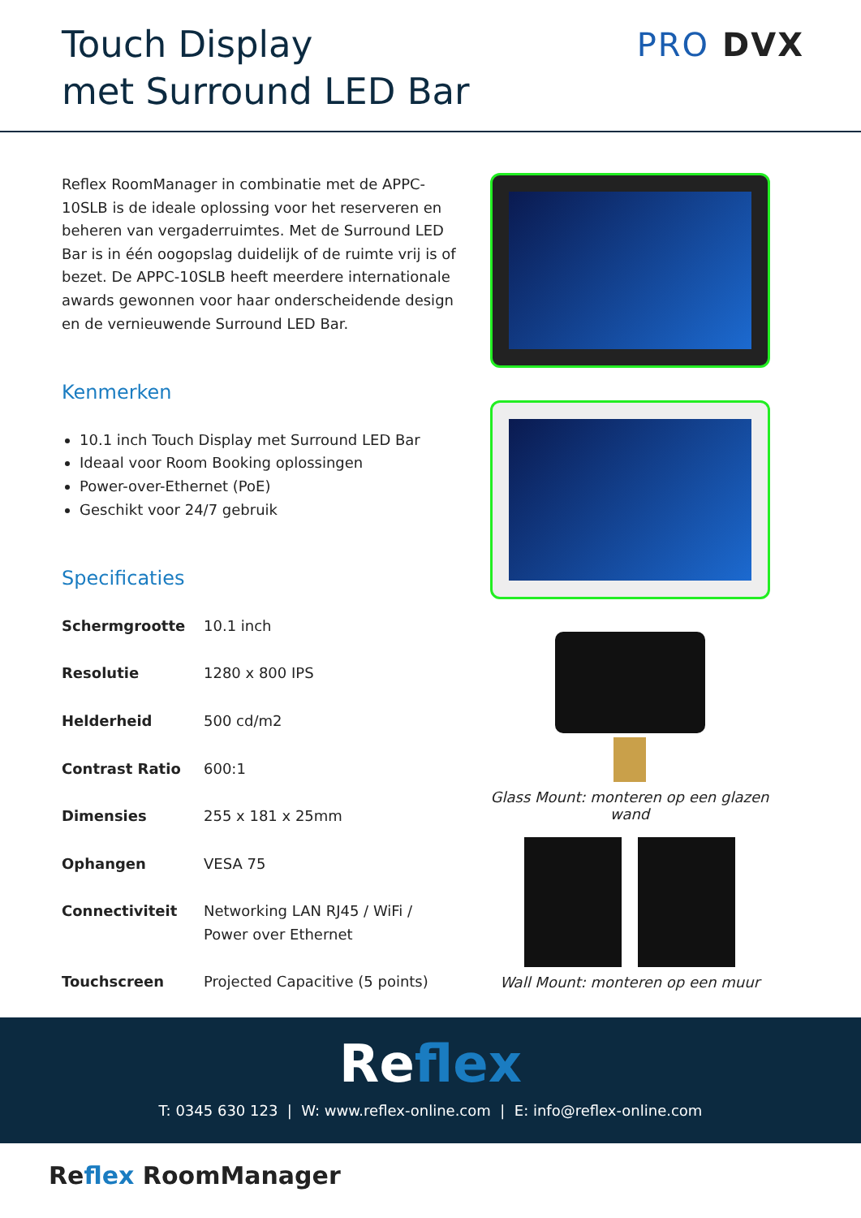Touch Display
met Surround LED Bar
PRO DVX
Reflex RoomManager in combinatie met de APPC-10SLB is de ideale oplossing voor het reserveren en beheren van vergaderruimtes. Met de Surround LED Bar is in één oogopslag duidelijk of de ruimte vrij is of bezet. De APPC-10SLB heeft meerdere internationale awards gewonnen voor haar onderscheidende design en de vernieuwende Surround LED Bar.
Kenmerken
10.1 inch Touch Display met Surround LED Bar
Ideaal voor Room Booking oplossingen
Power-over-Ethernet (PoE)
Geschikt voor 24/7 gebruik
Specificaties
| Schermgrootte | 10.1 inch |
| Resolutie | 1280 x 800 IPS |
| Helderheid | 500 cd/m2 |
| Contrast Ratio | 600:1 |
| Dimensies | 255 x 181 x 25mm |
| Ophangen | VESA 75 |
| Connectiviteit | Networking LAN RJ45 / WiFi / Power over Ethernet |
| Touchscreen | Projected Capacitive (5 points) |
Glass Mount: monteren op een glazen wand
Wall Mount: monteren op een muur
Reflex
T: 0345 630 123 | W: www.reflex-online.com | E: info@reflex-online.com
Reflex RoomManager